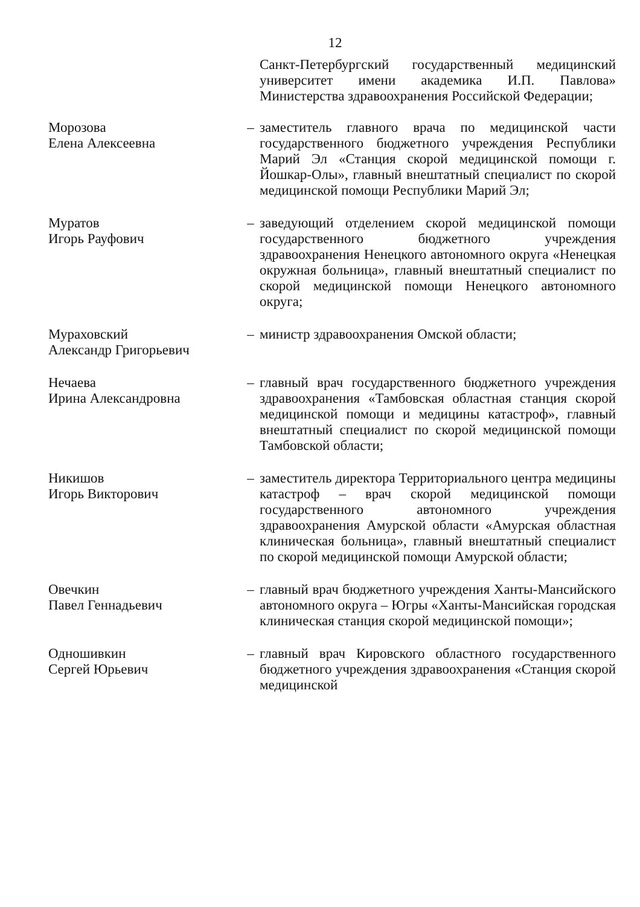12
Санкт-Петербургский государственный медицинский университет имени академика И.П. Павлова» Министерства здравоохранения Российской Федерации;
Морозова
Елена Алексеевна
– заместитель главного врача по медицинской части государственного бюджетного учреждения Республики Марий Эл «Станция скорой медицинской помощи г. Йошкар-Олы», главный внештатный специалист по скорой медицинской помощи Республики Марий Эл;
Муратов
Игорь Рауфович
– заведующий отделением скорой медицинской помощи государственного бюджетного учреждения здравоохранения Ненецкого автономного округа «Ненецкая окружная больница», главный внештатный специалист по скорой медицинской помощи Ненецкого автономного округа;
Мураховский
Александр Григорьевич
– министр здравоохранения Омской области;
Нечаева
Ирина Александровна
– главный врач государственного бюджетного учреждения здравоохранения «Тамбовская областная станция скорой медицинской помощи и медицины катастроф», главный внештатный специалист по скорой медицинской помощи Тамбовской области;
Никишов
Игорь Викторович
– заместитель директора Территориального центра медицины катастроф – врач скорой медицинской помощи государственного автономного учреждения здравоохранения Амурской области «Амурская областная клиническая больница», главный внештатный специалист по скорой медицинской помощи Амурской области;
Овечкин
Павел Геннадьевич
– главный врач бюджетного учреждения Ханты-Мансийского автономного округа – Югры «Ханты-Мансийская городская клиническая станция скорой медицинской помощи»;
Одношивкин
Сергей Юрьевич
– главный врач Кировского областного государственного бюджетного учреждения здравоохранения «Станция скорой медицинской